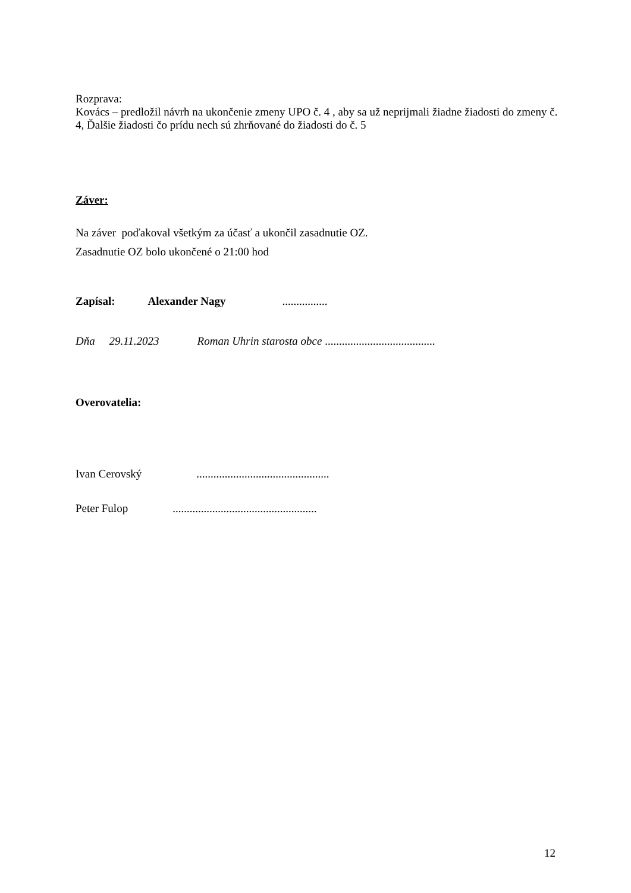Rozprava:
Kovács – predložil návrh na ukončenie zmeny UPO č. 4 , aby sa už neprijmali žiadne žiadosti do zmeny č. 4, Ďalšie žiadosti čo prídu nech sú zhrňované do žiadosti do č. 5
Záver:
Na záver poďakoval všetkým za účasť a ukončil zasadnutie OZ.
Zasadnutie OZ bolo ukončené o 21:00 hod
Zapísal: Alexander Nagy ................
Dňa 29.11.2023 Roman Uhrin starosta obce .......................................
Overovatelia:
Ivan Cerovský ...............................................
Peter Fulop ...................................................
12